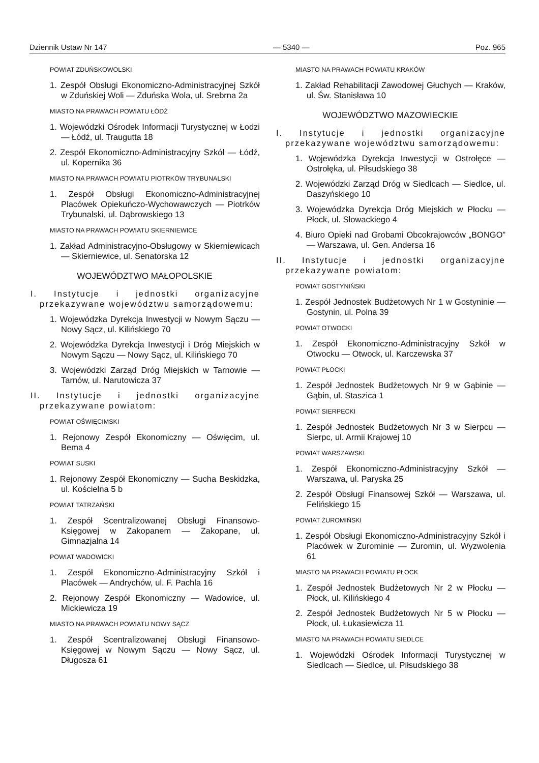Dziennik Ustaw Nr 147 — 5340 — Poz. 965
POWIAT ZDUŃSKOWOLSKI
1. Zespół Obsługi Ekonomiczno-Administracyjnej Szkół w Zduńskiej Woli — Zduńska Wola, ul. Srebrna 2a
MIASTO NA PRAWACH POWIATU ŁÓDŹ
1. Wojewódzki Ośrodek Informacji Turystycznej w Łodzi — Łódź, ul. Traugutta 18
2. Zespół Ekonomiczno-Administracyjny Szkół — Łódź, ul. Kopernika 36
MIASTO NA PRAWACH POWIATU PIOTRKÓW TRYBUNALSKI
1. Zespół Obsługi Ekonomiczno-Administracyjnej Placówek Opiekuńczo-Wychowawczych — Piotrków Trybunalski, ul. Dąbrowskiego 13
MIASTO NA PRAWACH POWIATU SKIERNIEWICE
1. Zakład Administracyjno-Obsługowy w Skierniewicach — Skierniewice, ul. Senatorska 12
WOJEWÓDZTWO MAŁOPOLSKIE
I. Instytucje i jednostki organizacyjne przekazywane województwu samorządowemu:
1. Wojewódzka Dyrekcja Inwestycji w Nowym Sączu — Nowy Sącz, ul. Kilińskiego 70
2. Wojewódzka Dyrekcja Inwestycji i Dróg Miejskich w Nowym Sączu — Nowy Sącz, ul. Kilińskiego 70
3. Wojewódzki Zarząd Dróg Miejskich w Tarnowie — Tarnów, ul. Narutowicza 37
II. Instytucje i jednostki organizacyjne przekazywane powiatom:
POWIAT OŚWIĘCIMSKI
1. Rejonowy Zespół Ekonomiczny — Oświęcim, ul. Bema 4
POWIAT SUSKI
1. Rejonowy Zespół Ekonomiczny — Sucha Beskidzka, ul. Kościelna 5 b
POWIAT TATRZAŃSKI
1. Zespół Scentralizowanej Obsługi Finansowo-Księgowej w Zakopanem — Zakopane, ul. Gimnazjalna 14
POWIAT WADOWICKI
1. Zespół Ekonomiczno-Administracyjny Szkół i Placówek — Andrychów, ul. F. Pachla 16
2. Rejonowy Zespół Ekonomiczny — Wadowice, ul. Mickiewicza 19
MIASTO NA PRAWACH POWIATU NOWY SĄCZ
1. Zespół Scentralizowanej Obsługi Finansowo-Księgowej w Nowym Sączu — Nowy Sącz, ul. Długosza 61
MIASTO NA PRAWACH POWIATU KRAKÓW
1. Zakład Rehabilitacji Zawodowej Głuchych — Kraków, ul. Św. Stanisława 10
WOJEWÓDZTWO MAZOWIECKIE
I. Instytucje i jednostki organizacyjne przekazywane województwu samorządowemu:
1. Wojewódzka Dyrekcja Inwestycji w Ostrołęce — Ostrołęka, ul. Piłsudskiego 38
2. Wojewódzki Zarząd Dróg w Siedlcach — Siedlce, ul. Daszyńskiego 10
3. Wojewódzka Dyrekcja Dróg Miejskich w Płocku — Płock, ul. Słowackiego 4
4. Biuro Opieki nad Grobami Obcokrajowców „BONGO” — Warszawa, ul. Gen. Andersa 16
II. Instytucje i jednostki organizacyjne przekazywane powiatom:
POWIAT GOSTYNIŃSKI
1. Zespół Jednostek Budżetowych Nr 1 w Gostyninie — Gostynin, ul. Polna 39
POWIAT OTWOCKI
1. Zespół Ekonomiczno-Administracyjny Szkół w Otwocku — Otwock, ul. Karczewska 37
POWIAT PŁOCKI
1. Zespół Jednostek Budżetowych Nr 9 w Gąbinie — Gąbin, ul. Staszica 1
POWIAT SIERPECKI
1. Zespół Jednostek Budżetowych Nr 3 w Sierpcu — Sierpc, ul. Armii Krajowej 10
POWIAT WARSZAWSKI
1. Zespół Ekonomiczno-Administracyjny Szkół — Warszawa, ul. Paryska 25
2. Zespół Obsługi Finansowej Szkół — Warszawa, ul. Felińskiego 15
POWIAT ŻUROMIŃSKI
1. Zespół Obsługi Ekonomiczno-Administracyjny Szkół i Placówek w Żurominie — Żuromin, ul. Wyzwolenia 61
MIASTO NA PRAWACH POWIATU PŁOCK
1. Zespół Jednostek Budżetowych Nr 2 w Płocku — Płock, ul. Kilińskiego 4
2. Zespół Jednostek Budżetowych Nr 5 w Płocku — Płock, ul. Łukasiewicza 11
MIASTO NA PRAWACH POWIATU SIEDLCE
1. Wojewódzki Ośrodek Informacji Turystycznej w Siedlcach — Siedlce, ul. Piłsudskiego 38